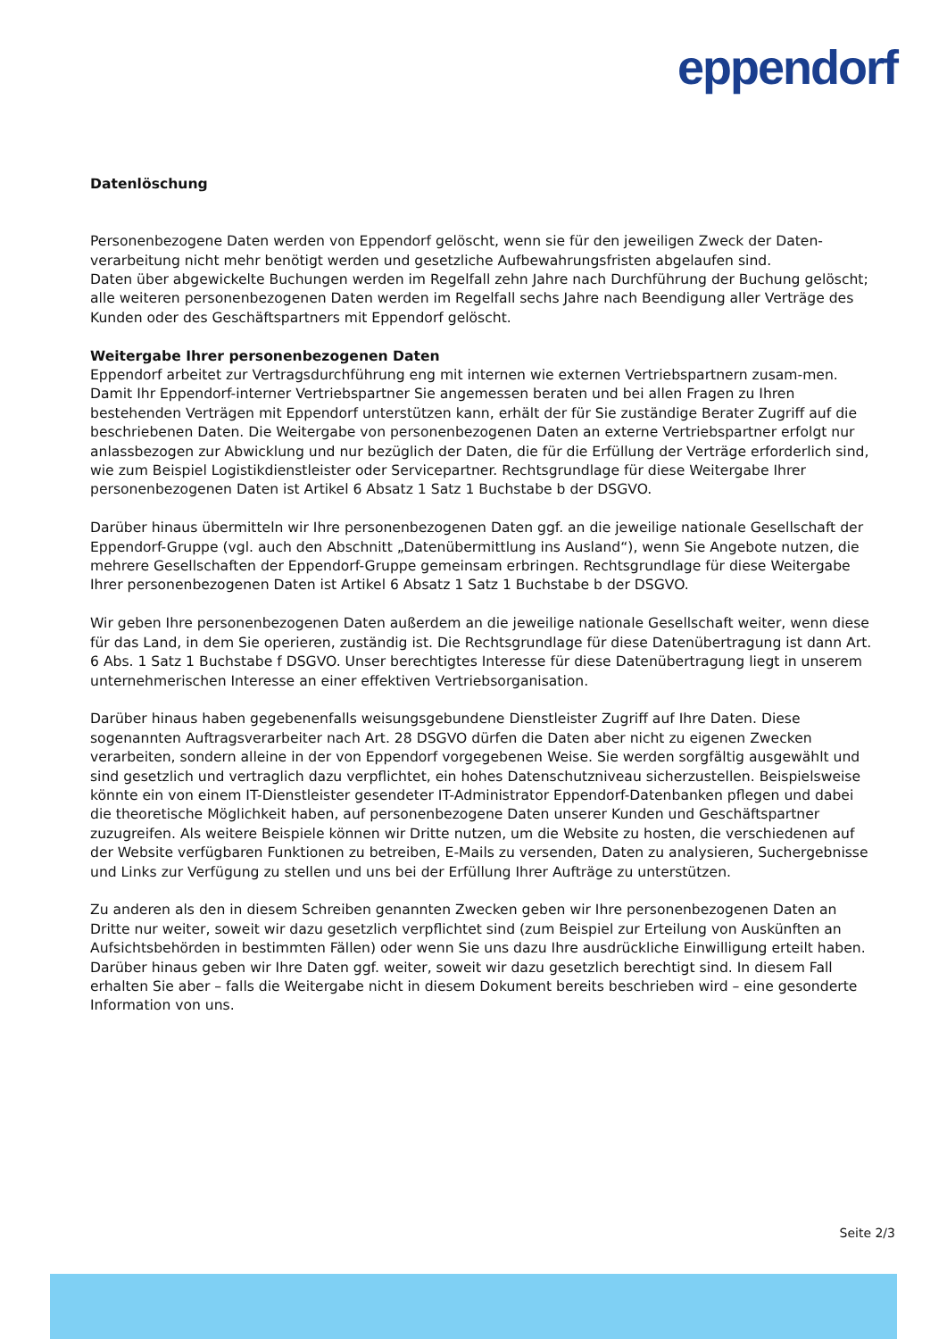eppendorf
Datenlöschung
Personenbezogene Daten werden von Eppendorf gelöscht, wenn sie für den jeweiligen Zweck der Daten-verarbeitung nicht mehr benötigt werden und gesetzliche Aufbewahrungsfristen abgelaufen sind.
Daten über abgewickelte Buchungen werden im Regelfall zehn Jahre nach Durchführung der Buchung gelöscht; alle weiteren personenbezogenen Daten werden im Regelfall sechs Jahre nach Beendigung aller Verträge des Kunden oder des Geschäftspartners mit Eppendorf gelöscht.
Weitergabe Ihrer personenbezogenen Daten
Eppendorf arbeitet zur Vertragsdurchführung eng mit internen wie externen Vertriebspartnern zusam-men. Damit Ihr Eppendorf-interner Vertriebspartner Sie angemessen beraten und bei allen Fragen zu Ihren bestehenden Verträgen mit Eppendorf unterstützen kann, erhält der für Sie zuständige Berater Zugriff auf die beschriebenen Daten. Die Weitergabe von personenbezogenen Daten an externe Vertriebspartner erfolgt nur anlassbezogen zur Abwicklung und nur bezüglich der Daten, die für die Erfüllung der Verträge erforderlich sind, wie zum Beispiel Logistikdienstleister oder Servicepartner. Rechtsgrundlage für diese Weitergabe Ihrer personenbezogenen Daten ist Artikel 6 Absatz 1 Satz 1 Buchstabe b der DSGVO.
Darüber hinaus übermitteln wir Ihre personenbezogenen Daten ggf. an die jeweilige nationale Gesellschaft der Eppendorf-Gruppe (vgl. auch den Abschnitt „Datenübermittlung ins Ausland“), wenn Sie Angebote nutzen, die mehrere Gesellschaften der Eppendorf-Gruppe gemeinsam erbringen. Rechtsgrundlage für diese Weitergabe Ihrer personenbezogenen Daten ist Artikel 6 Absatz 1 Satz 1 Buchstabe b der DSGVO.
Wir geben Ihre personenbezogenen Daten außerdem an die jeweilige nationale Gesellschaft weiter, wenn diese für das Land, in dem Sie operieren, zuständig ist. Die Rechtsgrundlage für diese Datenübertragung ist dann Art. 6 Abs. 1 Satz 1 Buchstabe f DSGVO. Unser berechtigtes Interesse für diese Datenübertragung liegt in unserem unternehmerischen Interesse an einer effektiven Vertriebsorganisation.
Darüber hinaus haben gegebenenfalls weisungsgebundene Dienstleister Zugriff auf Ihre Daten. Diese sogenannten Auftragsverarbeiter nach Art. 28 DSGVO dürfen die Daten aber nicht zu eigenen Zwecken verarbeiten, sondern alleine in der von Eppendorf vorgegebenen Weise. Sie werden sorgfältig ausgewählt und sind gesetzlich und vertraglich dazu verpflichtet, ein hohes Datenschutzniveau sicherzustellen. Beispielsweise könnte ein von einem IT-Dienstleister gesendeter IT-Administrator Eppendorf-Datenbanken pflegen und dabei die theoretische Möglichkeit haben, auf personenbezogene Daten unserer Kunden und Geschäftspartner zuzugreifen. Als weitere Beispiele können wir Dritte nutzen, um die Website zu hosten, die verschiedenen auf der Website verfügbaren Funktionen zu betreiben, E-Mails zu versenden, Daten zu analysieren, Suchergebnisse und Links zur Verfügung zu stellen und uns bei der Erfüllung Ihrer Aufträge zu unterstützen.
Zu anderen als den in diesem Schreiben genannten Zwecken geben wir Ihre personenbezogenen Daten an Dritte nur weiter, soweit wir dazu gesetzlich verpflichtet sind (zum Beispiel zur Erteilung von Auskünften an Aufsichtsbehörden in bestimmten Fällen) oder wenn Sie uns dazu Ihre ausdrückliche Einwilligung erteilt haben. Darüber hinaus geben wir Ihre Daten ggf. weiter, soweit wir dazu gesetzlich berechtigt sind. In diesem Fall erhalten Sie aber – falls die Weitergabe nicht in diesem Dokument bereits beschrieben wird – eine gesonderte Information von uns.
Seite 2/3